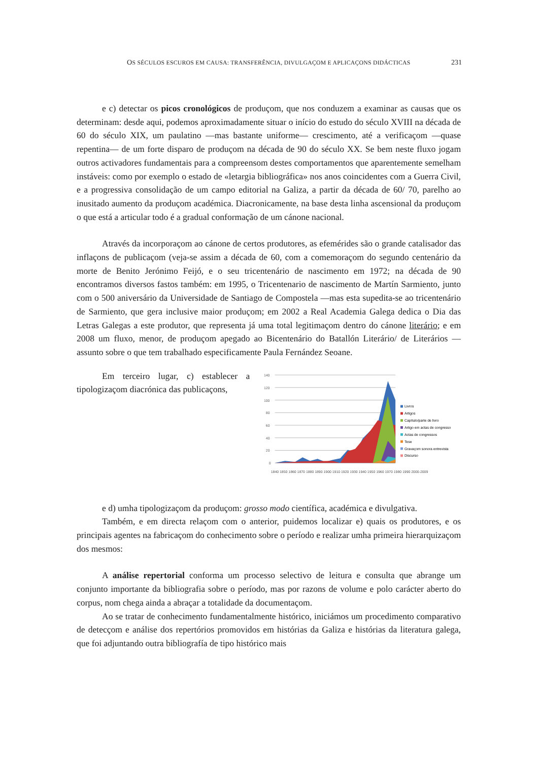OS SÉCULOS ESCUROS EM CAUSA: TRANSFERÊNCIA, DIVULGAÇOM E APLICAÇONS DIDÁCTICAS 231
e c) detectar os picos cronológicos de produçom, que nos conduzem a examinar as causas que os determinam: desde aqui, podemos aproximadamente situar o início do estudo do século XVIII na década de 60 do século XIX, um paulatino —mas bastante uniforme— crescimento, até a verificaçom —quase repentina— de um forte disparo de produçom na década de 90 do século XX. Se bem neste fluxo jogam outros activadores fundamentais para a compreensom destes comportamentos que aparentemente semelham instáveis: como por exemplo o estado de «letargia bibliográfica» nos anos coincidentes com a Guerra Civil, e a progressiva consolidação de um campo editorial na Galiza, a partir da década de 60/ 70, parelho ao inusitado aumento da produçom académica. Diacronicamente, na base desta linha ascensional da produçom o que está a articular todo é a gradual conformação de um cánone nacional.
Através da incorporaçom ao cánone de certos produtores, as efemérides são o grande catalisador das inflaçons de publicaçom (veja-se assim a década de 60, com a comemoraçom do segundo centenário da morte de Benito Jerónimo Feijó, e o seu tricentenário de nascimento em 1972; na década de 90 encontramos diversos fastos também: em 1995, o Tricentenario de nascimento de Martín Sarmiento, junto com o 500 aniversário da Universidade de Santiago de Compostela —mas esta supedita-se ao tricentenário de Sarmiento, que gera inclusive maior produçom; em 2002 a Real Academia Galega dedica o Dia das Letras Galegas a este produtor, que representa já uma total legitimaçom dentro do cánone literário; e em 2008 um fluxo, menor, de produçom apegado ao Bicentenário do Batallón Literário/ de Literários —assunto sobre o que tem trabalhado especificamente Paula Fernández Seoane.
Em terceiro lugar, c) establecer a tipologizaçom diacrónica das publicaçons,
140
120
100
80
60
40
20
0
1840 1850 1860 1870 1880 1890 1900 1910 1920 1930 1940 1950 1960 1970 1980 1990 2000-2009
Livros
Artigos
Capítulo/parte de livro
Artigo em actas de congresso
Actas de congressos
Tese
Gravaçom sonora entrevista
Discurso
e d) umha tipologizaçom da produçom: grosso modo científica, académica e divulgativa.
Também, e em directa relaçom com o anterior, puidemos localizar e) quais os produtores, e os principais agentes na fabricaçom do conhecimento sobre o período e realizar umha primeira hierarquizaçom dos mesmos:
A análise repertorial conforma um processo selectivo de leitura e consulta que abrange um conjunto importante da bibliografia sobre o período, mas por razons de volume e polo carácter aberto do corpus, nom chega ainda a abraçar a totalidade da documentaçom.
Ao se tratar de conhecimento fundamentalmente histórico, iniciámos um procedimento comparativo de detecçom e análise dos repertórios promovidos em histórias da Galiza e histórias da literatura galega, que foi adjuntando outra bibliografía de tipo histórico mais